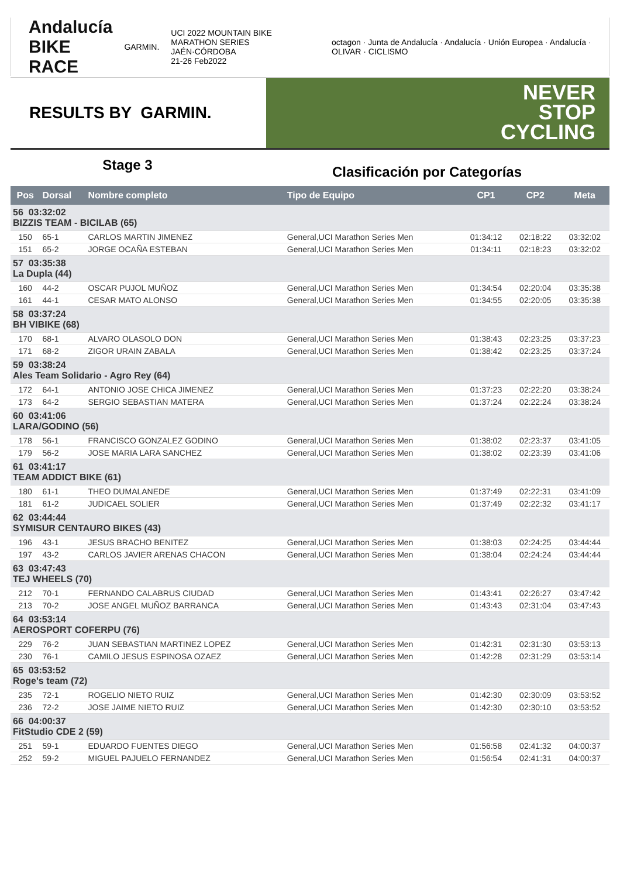Andalucía
BIKE RACE
GARMIN.
UCI 2022 MOUNTAIN BIKE MARATHON SERIES
JAÉN·CÓRDOBA
21-26 Feb2022
octagon · Junta de Andalucía · Andalucía · Unión Europea · Andalucía · OLIVAR · CICLISMO
RESULTS BY GARMIN.
NEVER
STOP
CYCLING
Stage 3
Clasificación por Categorías
| Pos | Dorsal | Nombre completo | Tipo de Equipo | CP1 | CP2 | Meta |
| --- | --- | --- | --- | --- | --- | --- |
| 56 03:32:02 BIZZIS TEAM - BICILAB (65) | | | | | | |
| 150 | 65-1 | CARLOS MARTIN JIMENEZ | General,UCI Marathon Series Men | 01:34:12 | 02:18:22 | 03:32:02 |
| 151 | 65-2 | JORGE OCAÑA ESTEBAN | General,UCI Marathon Series Men | 01:34:11 | 02:18:23 | 03:32:02 |
| 57 03:35:38 La Dupla (44) | | | | | | |
| 160 | 44-2 | OSCAR PUJOL MUÑOZ | General,UCI Marathon Series Men | 01:34:54 | 02:20:04 | 03:35:38 |
| 161 | 44-1 | CESAR MATO ALONSO | General,UCI Marathon Series Men | 01:34:55 | 02:20:05 | 03:35:38 |
| 58 03:37:24 BH VIBIKE (68) | | | | | | |
| 170 | 68-1 | ALVARO OLASOLO DON | General,UCI Marathon Series Men | 01:38:43 | 02:23:25 | 03:37:23 |
| 171 | 68-2 | ZIGOR URAIN ZABALA | General,UCI Marathon Series Men | 01:38:42 | 02:23:25 | 03:37:24 |
| 59 03:38:24 Ales Team Solidario - Agro Rey (64) | | | | | | |
| 172 | 64-1 | ANTONIO JOSE CHICA JIMENEZ | General,UCI Marathon Series Men | 01:37:23 | 02:22:20 | 03:38:24 |
| 173 | 64-2 | SERGIO SEBASTIAN MATERA | General,UCI Marathon Series Men | 01:37:24 | 02:22:24 | 03:38:24 |
| 60 03:41:06 LARA/GODINO (56) | | | | | | |
| 178 | 56-1 | FRANCISCO GONZALEZ GODINO | General,UCI Marathon Series Men | 01:38:02 | 02:23:37 | 03:41:05 |
| 179 | 56-2 | JOSE MARIA LARA SANCHEZ | General,UCI Marathon Series Men | 01:38:02 | 02:23:39 | 03:41:06 |
| 61 03:41:17 TEAM ADDICT BIKE (61) | | | | | | |
| 180 | 61-1 | THEO DUMALANEDE | General,UCI Marathon Series Men | 01:37:49 | 02:22:31 | 03:41:09 |
| 181 | 61-2 | JUDICAEL SOLIER | General,UCI Marathon Series Men | 01:37:49 | 02:22:32 | 03:41:17 |
| 62 03:44:44 SYMISUR CENTAURO BIKES (43) | | | | | | |
| 196 | 43-1 | JESUS BRACHO BENITEZ | General,UCI Marathon Series Men | 01:38:03 | 02:24:25 | 03:44:44 |
| 197 | 43-2 | CARLOS JAVIER ARENAS CHACON | General,UCI Marathon Series Men | 01:38:04 | 02:24:24 | 03:44:44 |
| 63 03:47:43 TEJ WHEELS (70) | | | | | | |
| 212 | 70-1 | FERNANDO CALABRUS CIUDAD | General,UCI Marathon Series Men | 01:43:41 | 02:26:27 | 03:47:42 |
| 213 | 70-2 | JOSE ANGEL MUÑOZ BARRANCA | General,UCI Marathon Series Men | 01:43:43 | 02:31:04 | 03:47:43 |
| 64 03:53:14 AEROSPORT COFERPU (76) | | | | | | |
| 229 | 76-2 | JUAN SEBASTIAN MARTINEZ LOPEZ | General,UCI Marathon Series Men | 01:42:31 | 02:31:30 | 03:53:13 |
| 230 | 76-1 | CAMILO JESUS ESPINOSA OZAEZ | General,UCI Marathon Series Men | 01:42:28 | 02:31:29 | 03:53:14 |
| 65 03:53:52 Roge's team (72) | | | | | | |
| 235 | 72-1 | ROGELIO NIETO RUIZ | General,UCI Marathon Series Men | 01:42:30 | 02:30:09 | 03:53:52 |
| 236 | 72-2 | JOSE JAIME NIETO RUIZ | General,UCI Marathon Series Men | 01:42:30 | 02:30:10 | 03:53:52 |
| 66 04:00:37 FitStudio CDE 2 (59) | | | | | | |
| 251 | 59-1 | EDUARDO FUENTES DIEGO | General,UCI Marathon Series Men | 01:56:58 | 02:41:32 | 04:00:37 |
| 252 | 59-2 | MIGUEL PAJUELO FERNANDEZ | General,UCI Marathon Series Men | 01:56:54 | 02:41:31 | 04:00:37 |